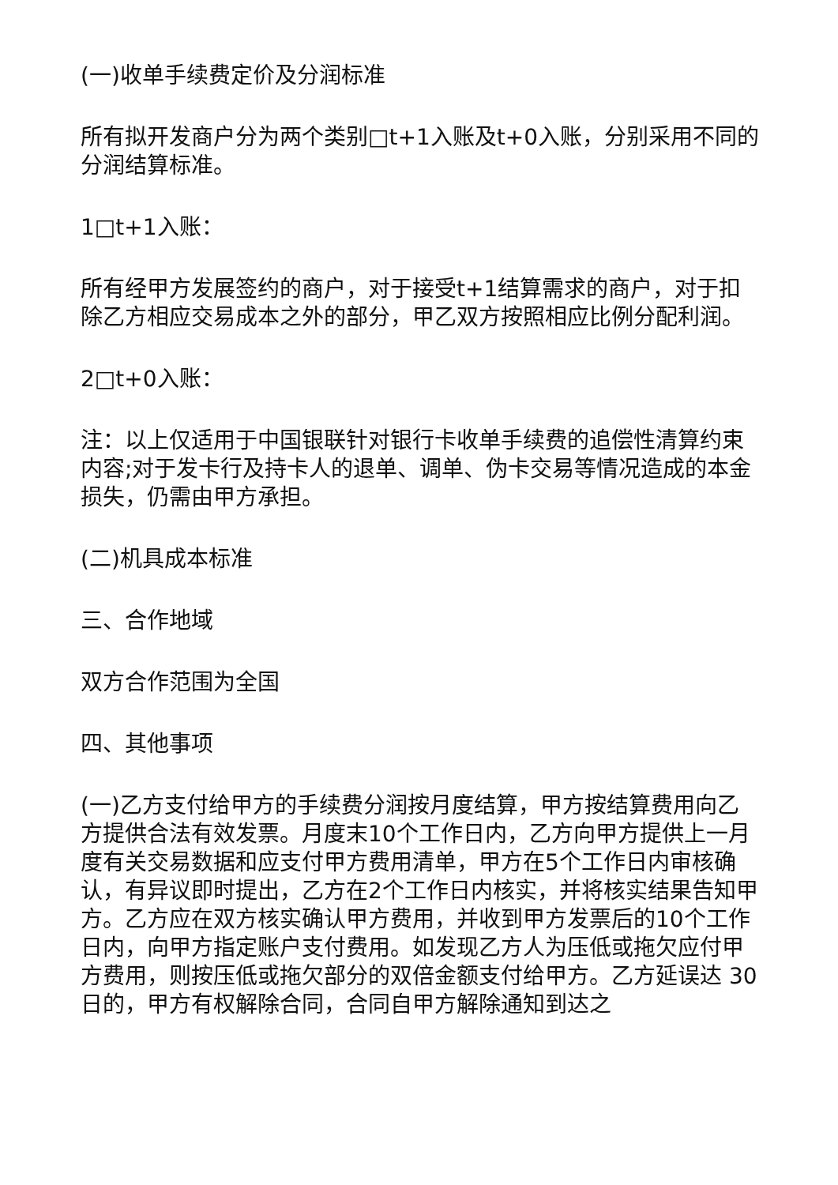(一)收单手续费定价及分润标准
所有拟开发商户分为两个类别□t+1入账及t+0入账，分别采用不同的分润结算标准。
1□t+1入账：
所有经甲方发展签约的商户，对于接受t+1结算需求的商户，对于扣除乙方相应交易成本之外的部分，甲乙双方按照相应比例分配利润。
2□t+0入账：
注：以上仅适用于中国银联针对银行卡收单手续费的追偿性清算约束内容;对于发卡行及持卡人的退单、调单、伪卡交易等情况造成的本金损失，仍需由甲方承担。
(二)机具成本标准
三、合作地域
双方合作范围为全国
四、其他事项
(一)乙方支付给甲方的手续费分润按月度结算，甲方按结算费用向乙方提供合法有效发票。月度末10个工作日内，乙方向甲方提供上一月度有关交易数据和应支付甲方费用清单，甲方在5个工作日内审核确认，有异议即时提出，乙方在2个工作日内核实，并将核实结果告知甲方。乙方应在双方核实确认甲方费用，并收到甲方发票后的10个工作日内，向甲方指定账户支付费用。如发现乙方人为压低或拖欠应付甲方费用，则按压低或拖欠部分的双倍金额支付给甲方。乙方延误达 30日的，甲方有权解除合同，合同自甲方解除通知到达之